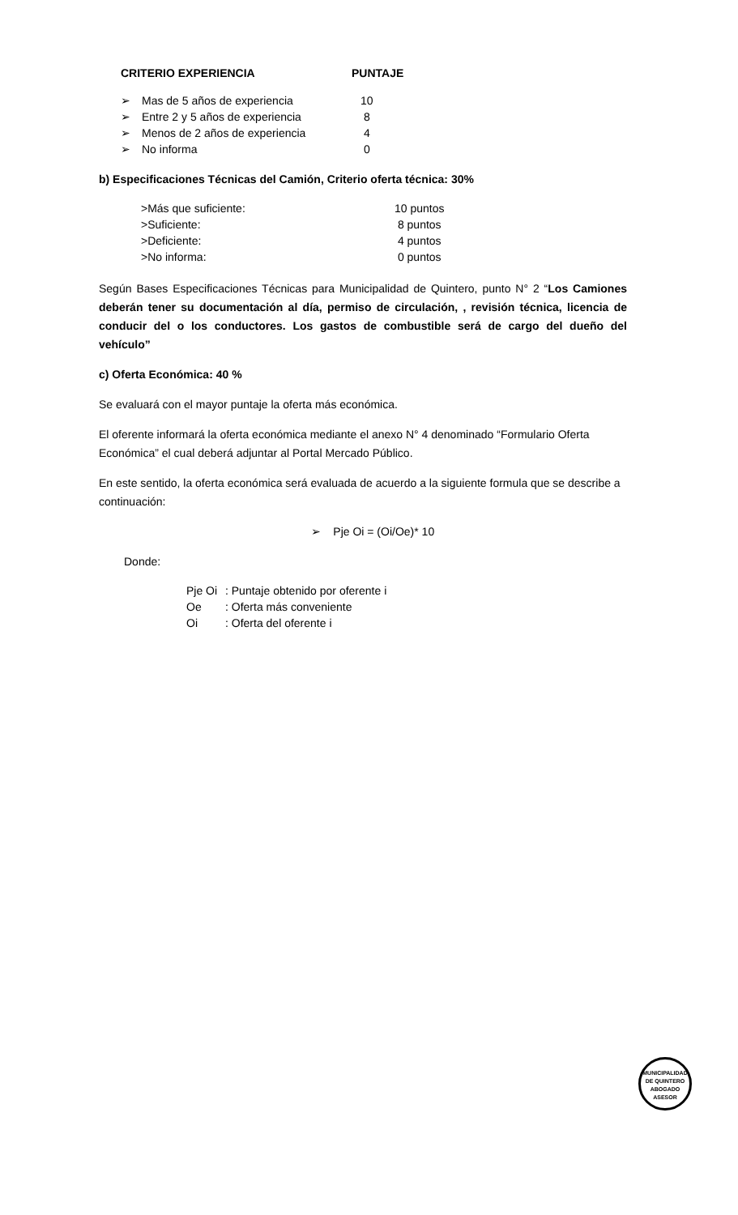| CRITERIO EXPERIENCIA | PUNTAJE |
| --- | --- |
| ➢ | Mas de 5 años de experiencia | 10 |
| ➢ | Entre 2 y 5 años de experiencia | 8 |
| ➢ | Menos de 2 años de experiencia | 4 |
| ➢ | No informa | 0 |
b) Especificaciones Técnicas del Camión, Criterio oferta técnica: 30%
| >Más que suficiente: | 10 puntos |
| >Suficiente: | 8 puntos |
| >Deficiente: | 4 puntos |
| >No informa: | 0 puntos |
Según Bases Especificaciones Técnicas para Municipalidad de Quintero, punto N° 2 “Los Camiones deberán tener su documentación al día, permiso de circulación, , revisión técnica, licencia de conducir del o los conductores. Los gastos de combustible será de cargo del dueño del vehículo”
c) Oferta Económica: 40 %
Se evaluará con el mayor puntaje la oferta más económica.
El oferente informará la oferta económica mediante el anexo N° 4 denominado “Formulario Oferta Económica” el cual deberá adjuntar al Portal Mercado Público.
En este sentido, la oferta económica será evaluada de acuerdo a la siguiente formula que se describe a continuación:
➢ Pje Oi = (Oi/Oe)* 10
Donde:
| Pje Oi | : Puntaje obtenido por oferente i |
| Oe | : Oferta más conveniente |
| Oi | : Oferta del oferente i |
MUNICIPALIDAD DE QUINTERO
ABOGADO
ASESOR